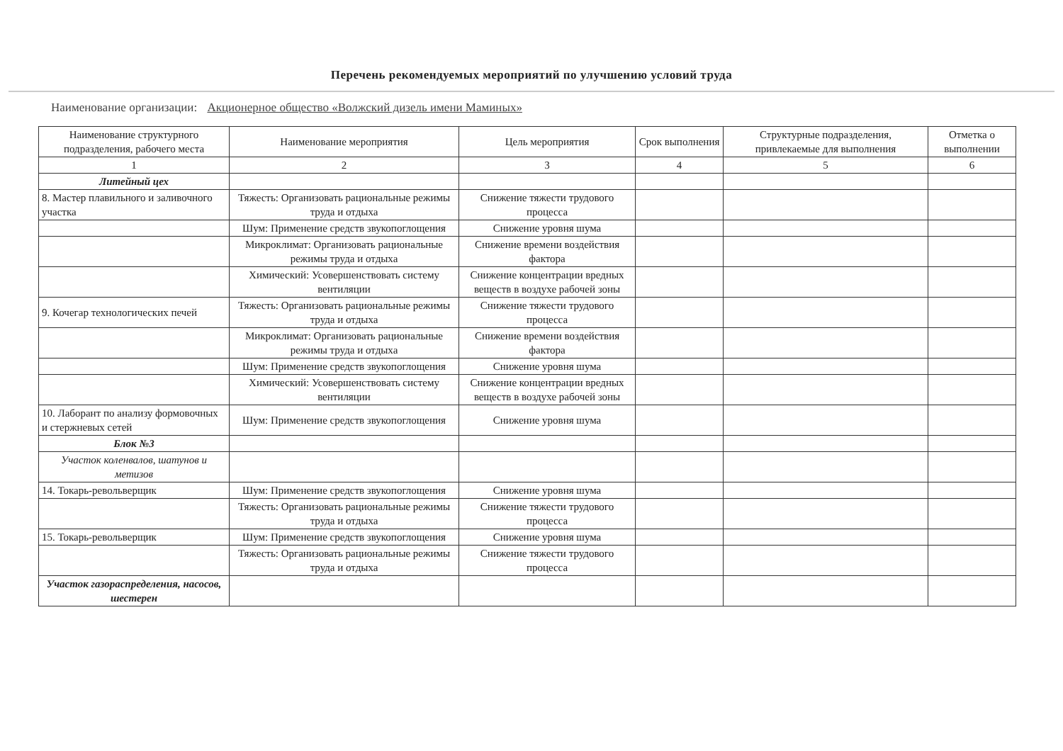Перечень рекомендуемых мероприятий по улучшению условий труда
Наименование организации: Акционерное общество «Волжский дизель имени Маминых»
| Наименование структурного подразделения, рабочего места | Наименование мероприятия | Цель мероприятия | Срок выполнения | Структурные подразделения, привлекаемые для выполнения | Отметка о выполнении |
| --- | --- | --- | --- | --- | --- |
| 1 | 2 | 3 | 4 | 5 | 6 |
| Литейный цех | | | | | |
| 8. Мастер плавильного и заливочного участка | Тяжесть: Организовать рациональные режимы труда и отдыха | Снижение тяжести трудового процесса | | | |
| | Шум: Применение средств звукопоглощения | Снижение уровня шума | | | |
| | Микроклимат: Организовать рациональные режимы труда и отдыха | Снижение времени воздействия фактора | | | |
| | Химический: Усовершенствовать систему вентиляции | Снижение концентрации вредных веществ в воздухе рабочей зоны | | | |
| 9. Кочегар технологических печей | Тяжесть: Организовать рациональные режимы труда и отдыха | Снижение тяжести трудового процесса | | | |
| | Микроклимат: Организовать рациональные режимы труда и отдыха | Снижение времени воздействия фактора | | | |
| | Шум: Применение средств звукопоглощения | Снижение уровня шума | | | |
| | Химический: Усовершенствовать систему вентиляции | Снижение концентрации вредных веществ в воздухе рабочей зоны | | | |
| 10. Лаборант по анализу формовочных и стержневых сетей | Шум: Применение средств звукопоглощения | Снижение уровня шума | | | |
| Блок №3 | | | | | |
| Участок коленвалов, шатунов и метизов | | | | | |
| 14. Токарь-револьверщик | Шум: Применение средств звукопоглощения | Снижение уровня шума | | | |
| | Тяжесть: Организовать рациональные режимы труда и отдыха | Снижение тяжести трудового процесса | | | |
| 15. Токарь-револьверщик | Шум: Применение средств звукопоглощения | Снижение уровня шума | | | |
| | Тяжесть: Организовать рациональные режимы труда и отдыха | Снижение тяжести трудового процесса | | | |
| Участок газораспределения, насосов, шестерен | | | | | |